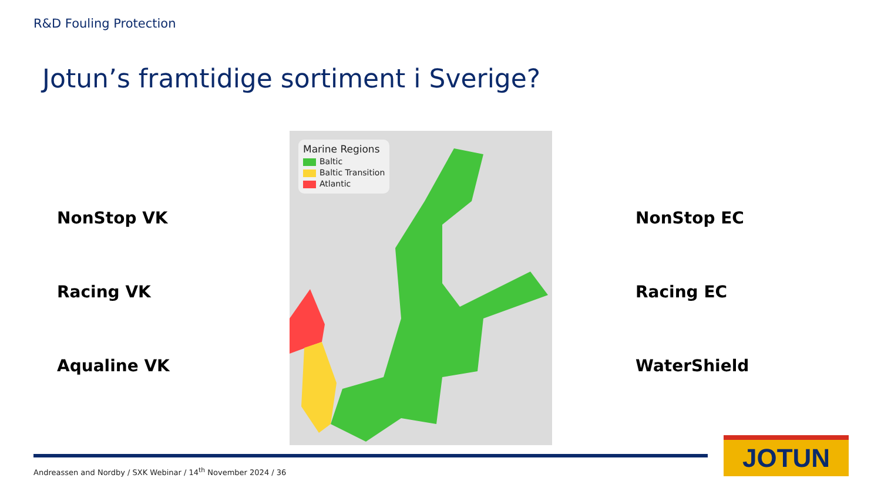R&D Fouling Protection
Jotun’s framtidige sortiment i Sverige?
NonStop VK
Racing VK
Aqualine VK
NonStop EC
Racing EC
WaterShield
Marine Regions
Baltic
Baltic Transition
Atlantic
Andreassen and Nordby / SXK Webinar / 14<sup>th</sup> November 2024 / 36
JOTUN